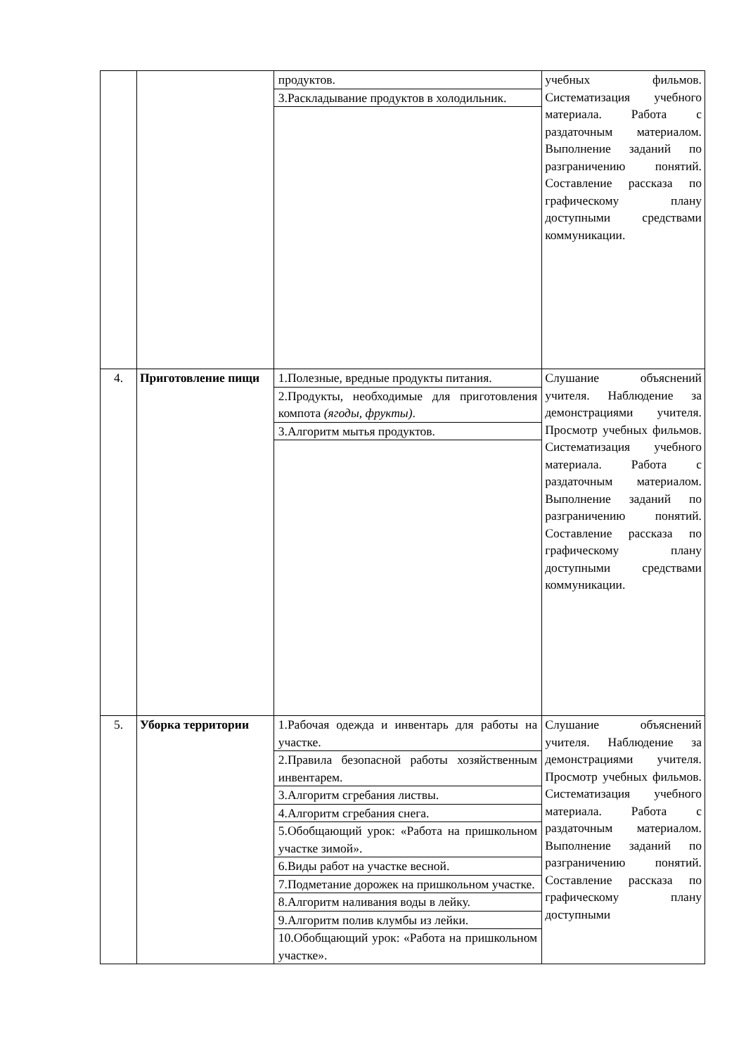| | | / продуктов. / / 3.Раскладывание продуктов в холодильник. / | учебных фильмов. Систематизация учебного материала. Работа с раздаточным материалом. Выполнение заданий по разграничению понятий. Составление рассказа по графическому плану доступными средствами коммуникации. |
| 4. | Приготовление пищи | / 1.Полезные, вредные продукты питания. / / 2.Продукты, необходимые для приготовления компота (ягоды, фрукты) . / / 3.Алгоритм мытья продуктов. / | Слушание объяснений учителя. Наблюдение за демонстрациями учителя. Просмотр учебных фильмов. Систематизация учебного материала. Работа с раздаточным материалом. Выполнение заданий по разграничению понятий. Составление рассказа по графическому плану доступными средствами коммуникации. |
| 5. | Уборка территории | / 1.Рабочая одежда и инвентарь для работы на участке. / / 2.Правила безопасной работы хозяйственным инвентарем. / / 3.Алгоритм сгребания листвы. / / 4.Алгоритм сгребания снега. / / 5.Обобщающий урок: «Работа на пришкольном участке зимой». / / 6.Виды работ на участке весной. / / 7.Подметание дорожек на пришкольном участке. / / 8.Алгоритм наливания воды в лейку. / / 9.Алгоритм полив клумбы из лейки. / / 10.Обобщающий урок: «Работа на пришкольном участке». / | Слушание объяснений учителя. Наблюдение за демонстрациями учителя. Просмотр учебных фильмов. Систематизация учебного материала. Работа с раздаточным материалом. Выполнение заданий по разграничению понятий. Составление рассказа по графическому плану доступными |